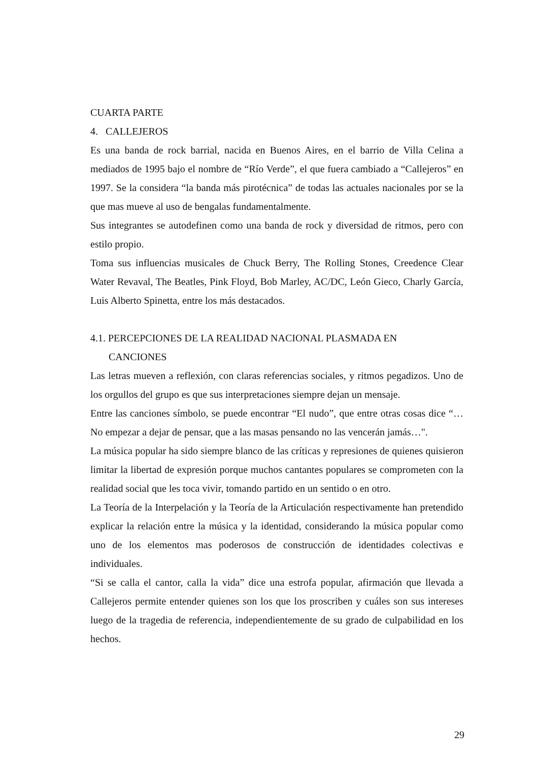CUARTA PARTE
4. CALLEJEROS
Es una banda de rock barrial, nacida en Buenos Aires, en el barrio de Villa Celina a mediados de 1995 bajo el nombre de “Río Verde”, el que fuera cambiado a “Callejeros” en 1997. Se la considera “la banda más pirotécnica” de todas las actuales nacionales por se la que mas mueve al uso de bengalas fundamentalmente.
Sus integrantes se autodefinen como una banda de rock y diversidad de ritmos, pero con estilo propio.
Toma sus influencias musicales de Chuck Berry, The Rolling Stones, Creedence Clear Water Revaval, The Beatles, Pink Floyd, Bob Marley, AC/DC, León Gieco, Charly García, Luis Alberto Spinetta, entre los más destacados.
4.1. PERCEPCIONES DE LA REALIDAD NACIONAL PLASMADA EN
CANCIONES
Las letras mueven a reflexión, con claras referencias sociales, y ritmos pegadizos. Uno de los orgullos del grupo es que sus interpretaciones siempre dejan un mensaje.
Entre las canciones símbolo, se puede encontrar “El nudo”, que entre otras cosas dice “…No empezar a dejar de pensar, que a las masas pensando no las vencerán jamás…".
La música popular ha sido siempre blanco de las críticas y represiones de quienes quisieron limitar la libertad de expresión porque muchos cantantes populares se comprometen con la realidad social que les toca vivir, tomando partido en un sentido o en otro.
La Teoría de la Interpelación y la Teoría de la Articulación respectivamente han pretendido explicar la relación entre la música y la identidad, considerando la música popular como uno de los elementos mas poderosos de construcción de identidades colectivas e individuales.
“Si se calla el cantor, calla la vida” dice una estrofa popular, afirmación que llevada a Callejeros permite entender quienes son los que los proscriben y cuáles son sus intereses luego de la tragedia de referencia, independientemente de su grado de culpabilidad en los hechos.
29